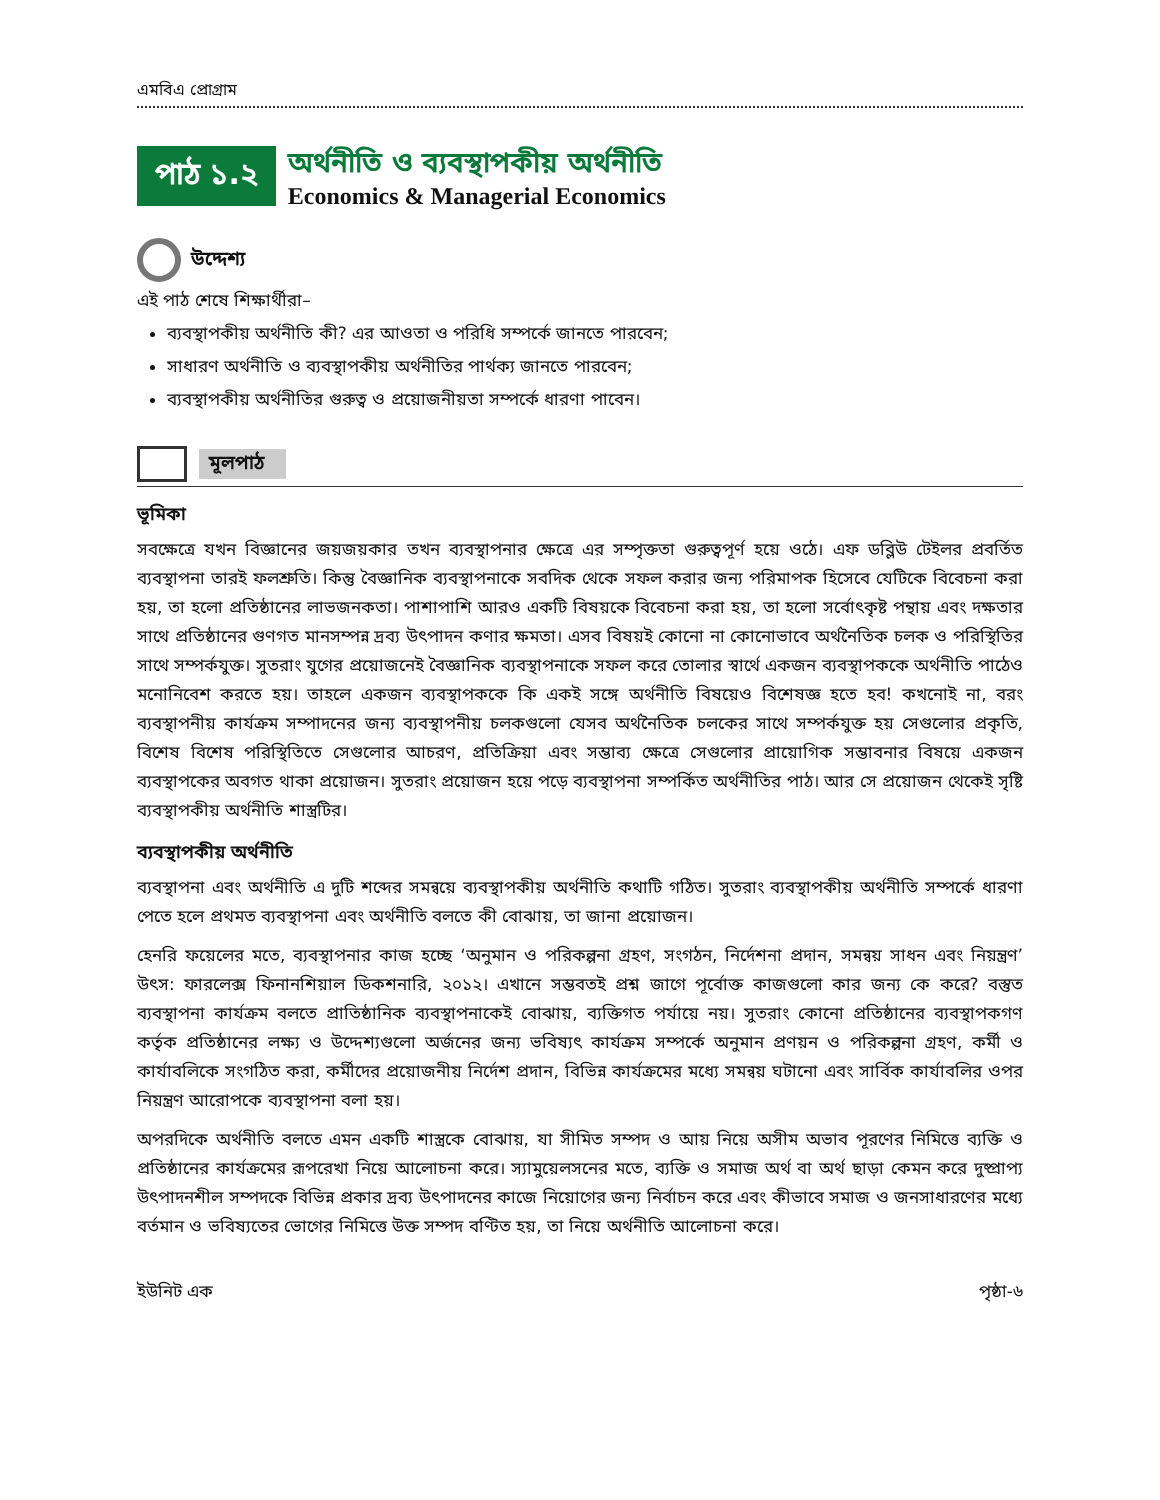এমবিএ প্রোগ্রাম
পাঠ ১.২
অর্থনীতি ও ব্যবস্থাপকীয় অর্থনীতি
Economics & Managerial Economics
উদ্দেশ্য
এই পাঠ শেষে শিক্ষার্থীরা–
ব্যবস্থাপকীয় অর্থনীতি কী? এর আওতা ও পরিধি সম্পর্কে জানতে পারবেন;
সাধারণ অর্থনীতি ও ব্যবস্থাপকীয় অর্থনীতির পার্থক্য জানতে পারবেন;
ব্যবস্থাপকীয় অর্থনীতির গুরুত্ব ও প্রয়োজনীয়তা সম্পর্কে ধারণা পাবেন।
মূলপাঠ
ভূমিকা
সবক্ষেত্রে যখন বিজ্ঞানের জয়জয়কার তখন ব্যবস্থাপনার ক্ষেত্রে এর সম্পৃক্ততা গুরুত্বপূর্ণ হয়ে ওঠে। এফ ডব্লিউ টেইলর প্রবর্তিত ব্যবস্থাপনা তারই ফলশ্রুতি। কিন্তু বৈজ্ঞানিক ব্যবস্থাপনাকে সবদিক থেকে সফল করার জন্য পরিমাপক হিসেবে যেটিকে বিবেচনা করা হয়, তা হলো প্রতিষ্ঠানের লাভজনকতা। পাশাপাশি আরও একটি বিষয়কে বিবেচনা করা হয়, তা হলো সর্বোৎকৃষ্ট পন্থায় এবং দক্ষতার সাথে প্রতিষ্ঠানের গুণগত মানসম্পন্ন দ্রব্য উৎপাদন কণার ক্ষমতা। এসব বিষয়ই কোনো না কোনোভাবে অর্থনৈতিক চলক ও পরিস্থিতির সাথে সম্পর্কযুক্ত। সুতরাং যুগের প্রয়োজনেই বৈজ্ঞানিক ব্যবস্থাপনাকে সফল করে তোলার স্বার্থে একজন ব্যবস্থাপককে অর্থনীতি পাঠেও মনোনিবেশ করতে হয়। তাহলে একজন ব্যবস্থাপককে কি একই সঙ্গে অর্থনীতি বিষয়েও বিশেষজ্ঞ হতে হব! কখনোই না, বরং ব্যবস্থাপনীয় কার্যক্রম সম্পাদনের জন্য ব্যবস্থাপনীয় চলকগুলো যেসব অর্থনৈতিক চলকের সাথে সম্পর্কযুক্ত হয় সেগুলোর প্রকৃতি, বিশেষ বিশেষ পরিস্থিতিতে সেগুলোর আচরণ, প্রতিক্রিয়া এবং সম্ভাব্য ক্ষেত্রে সেগুলোর প্রায়োগিক সম্ভাবনার বিষয়ে একজন ব্যবস্থাপকের অবগত থাকা প্রয়োজন। সুতরাং প্রয়োজন হয়ে পড়ে ব্যবস্থাপনা সম্পর্কিত অর্থনীতির পাঠ। আর সে প্রয়োজন থেকেই সৃষ্টি ব্যবস্থাপকীয় অর্থনীতি শাস্ত্রটির।
ব্যবস্থাপকীয় অর্থনীতি
ব্যবস্থাপনা এবং অর্থনীতি এ দুটি শব্দের সমন্বয়ে ব্যবস্থাপকীয় অর্থনীতি কথাটি গঠিত। সুতরাং ব্যবস্থাপকীয় অর্থনীতি সম্পর্কে ধারণা পেতে হলে প্রথমত ব্যবস্থাপনা এবং অর্থনীতি বলতে কী বোঝায়, তা জানা প্রয়োজন।
হেনরি ফয়েলের মতে, ব্যবস্থাপনার কাজ হচ্ছে ‘অনুমান ও পরিকল্পনা গ্রহণ, সংগঠন, নির্দেশনা প্রদান, সমন্বয় সাধন এবং নিয়ন্ত্রণ’ উৎস: ফারলেক্স ফিনানশিয়াল ডিকশনারি, ২০১২। এখানে সম্ভবতই প্রশ্ন জাগে পূর্বোক্ত কাজগুলো কার জন্য কে করে? বস্তুত ব্যবস্থাপনা কার্যক্রম বলতে প্রাতিষ্ঠানিক ব্যবস্থাপনাকেই বোঝায়, ব্যক্তিগত পর্যায়ে নয়। সুতরাং কোনো প্রতিষ্ঠানের ব্যবস্থাপকগণ কর্তৃক প্রতিষ্ঠানের লক্ষ্য ও উদ্দেশ্যগুলো অর্জনের জন্য ভবিষ্যৎ কার্যক্রম সম্পর্কে অনুমান প্রণয়ন ও পরিকল্পনা গ্রহণ, কর্মী ও কার্যাবলিকে সংগঠিত করা, কর্মীদের প্রয়োজনীয় নির্দেশ প্রদান, বিভিন্ন কার্যক্রমের মধ্যে সমন্বয় ঘটানো এবং সার্বিক কার্যাবলির ওপর নিয়ন্ত্রণ আরোপকে ব্যবস্থাপনা বলা হয়।
অপরদিকে অর্থনীতি বলতে এমন একটি শাস্ত্রকে বোঝায়, যা সীমিত সম্পদ ও আয় নিয়ে অসীম অভাব পূরণের নিমিত্তে ব্যক্তি ও প্রতিষ্ঠানের কার্যক্রমের রূপরেখা নিয়ে আলোচনা করে। স্যামুয়েলসনের মতে, ব্যক্তি ও সমাজ অর্থ বা অর্থ ছাড়া কেমন করে দুষ্প্রাপ্য উৎপাদনশীল সম্পদকে বিভিন্ন প্রকার দ্রব্য উৎপাদনের কাজে নিয়োগের জন্য নির্বাচন করে এবং কীভাবে সমাজ ও জনসাধারণের মধ্যে বর্তমান ও ভবিষ্যতের ভোগের নিমিত্তে উক্ত সম্পদ বণ্টিত হয়, তা নিয়ে অর্থনীতি আলোচনা করে।
ইউনিট এক পৃষ্ঠা-৬